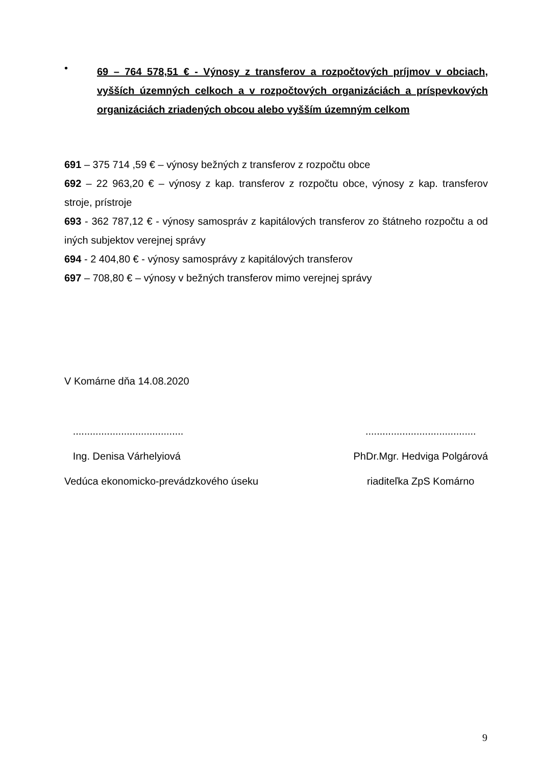•
69 – 764 578,51 € - Výnosy z transferov a rozpočtových príjmov v obciach, vyšších územných celkoch a v rozpočtových organizáciách a príspevkových organizáciách zriadených obcou alebo vyšším územným celkom
691 – 375 714 ,59 € – výnosy bežných z transferov z rozpočtu obce
692 – 22 963,20 € – výnosy z kap. transferov z rozpočtu obce, výnosy z kap. transferov stroje, prístroje
693 - 362 787,12 € - výnosy samospráv z kapitálových transferov zo štátneho rozpočtu a od iných subjektov verejnej správy
694 - 2 404,80 € - výnosy samosprávy z kapitálových transferov
697 – 708,80 € – výnosy v bežných transferov mimo verejnej správy
V Komárne dňa 14.08.2020
.......................................
Ing. Denisa Várhelyiová
Vedúca ekonomicko-prevádzkového úseku
.......................................
PhDr.Mgr. Hedviga Polgárová
riaditeľka ZpS Komárno
9